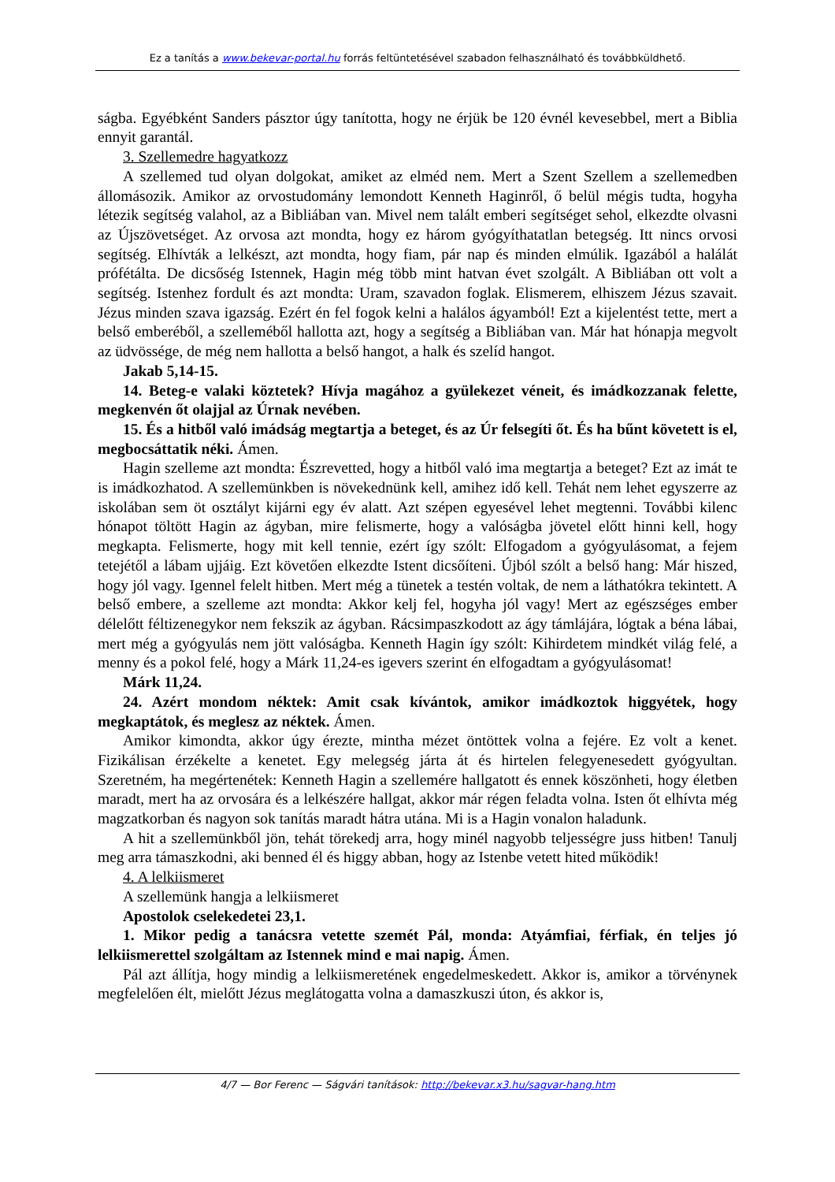Ez a tanítás a www.bekevar-portal.hu forrás feltüntetésével szabadon felhasználható és továbbküldhető.
ságba. Egyébként Sanders pásztor úgy tanította, hogy ne érjük be 120 évnél kevesebbel, mert a Biblia ennyit garantál.
3. Szellemedre hagyatkozz
A szellemed tud olyan dolgokat, amiket az elméd nem. Mert a Szent Szellem a szellemedben állomásozik. Amikor az orvostudomány lemondott Kenneth Haginről, ő belül mégis tudta, hogyha létezik segítség valahol, az a Bibliában van. Mivel nem talált emberi segítséget sehol, elkezdte olvasni az Újszövetséget. Az orvosa azt mondta, hogy ez három gyógyíthatatlan betegség. Itt nincs orvosi segítség. Elhívták a lelkészt, azt mondta, hogy fiam, pár nap és minden elmúlik. Igazából a halálát prófétálta. De dicsőség Istennek, Hagin még több mint hatvan évet szolgált. A Bibliában ott volt a segítség. Istenhez fordult és azt mondta: Uram, szavadon foglak. Elismerem, elhiszem Jézus szavait. Jézus minden szava igazság. Ezért én fel fogok kelni a halálos ágyamból! Ezt a kijelentést tette, mert a belső emberéből, a szelleméből hallotta azt, hogy a segítség a Bibliában van. Már hat hónapja megvolt az üdvössége, de még nem hallotta a belső hangot, a halk és szelíd hangot.
Jakab 5,14-15.
14. Beteg-e valaki köztetek? Hívja magához a gyülekezet véneit, és imádkozzanak felette, megkenvén őt olajjal az Úrnak nevében.
15. És a hitből való imádság megtartja a beteget, és az Úr felsegíti őt. És ha bűnt követett is el, megbocsáttatik néki. Ámen.
Hagin szelleme azt mondta: Észrevetted, hogy a hitből való ima megtartja a beteget? Ezt az imát te is imádkozhatod. A szellemünkben is növekednünk kell, amihez idő kell. Tehát nem lehet egyszerre az iskolában sem öt osztályt kijárni egy év alatt. Azt szépen egyesével lehet megtenni. További kilenc hónapot töltött Hagin az ágyban, mire felismerte, hogy a valóságba jövetel előtt hinni kell, hogy megkapta. Felismerte, hogy mit kell tennie, ezért így szólt: Elfogadom a gyógyulásomat, a fejem tetejétől a lábam ujjáig. Ezt követően elkezdte Istent dicsőíteni. Újból szólt a belső hang: Már hiszed, hogy jól vagy. Igennel felelt hitben. Mert még a tünetek a testén voltak, de nem a láthatókra tekintett. A belső embere, a szelleme azt mondta: Akkor kelj fel, hogyha jól vagy! Mert az egészséges ember délelőtt féltizenegykor nem fekszik az ágyban. Rácsimpaszkodott az ágy támlájára, lógtak a béna lábai, mert még a gyógyulás nem jött valóságba. Kenneth Hagin így szólt: Kihirdetem mindkét világ felé, a menny és a pokol felé, hogy a Márk 11,24-es igevers szerint én elfogadtam a gyógyulásomat!
Márk 11,24.
24. Azért mondom néktek: Amit csak kívántok, amikor imádkoztok higgyétek, hogy megkaptátok, és meglesz az néktek. Ámen.
Amikor kimondta, akkor úgy érezte, mintha mézet öntöttek volna a fejére. Ez volt a kenet. Fizikálisan érzékelte a kenetet. Egy melegség járta át és hirtelen felegyenesedett gyógyultan. Szeretném, ha megértenétek: Kenneth Hagin a szellemére hallgatott és ennek köszönheti, hogy életben maradt, mert ha az orvosára és a lelkészére hallgat, akkor már régen feladta volna. Isten őt elhívta még magzatkorban és nagyon sok tanítás maradt hátra utána. Mi is a Hagin vonalon haladunk.
A hit a szellemünkből jön, tehát törekedj arra, hogy minél nagyobb teljességre juss hitben! Tanulj meg arra támaszkodni, aki benned él és higgy abban, hogy az Istenbe vetett hited működik!
4. A lelkiismeret
A szellemünk hangja a lelkiismeret
Apostolok cselekedetei 23,1.
1. Mikor pedig a tanácsra vetette szemét Pál, monda: Atyámfiai, férfiak, én teljes jó lelkiismerettel szolgáltam az Istennek mind e mai napig. Ámen.
Pál azt állítja, hogy mindig a lelkiismeretének engedelmeskedett. Akkor is, amikor a törvénynek megfelelően élt, mielőtt Jézus meglátogatta volna a damaszkuszi úton, és akkor is,
4/7 — Bor Ferenc — Ságvári tanítások: http://bekevar.x3.hu/sagvar-hang.htm